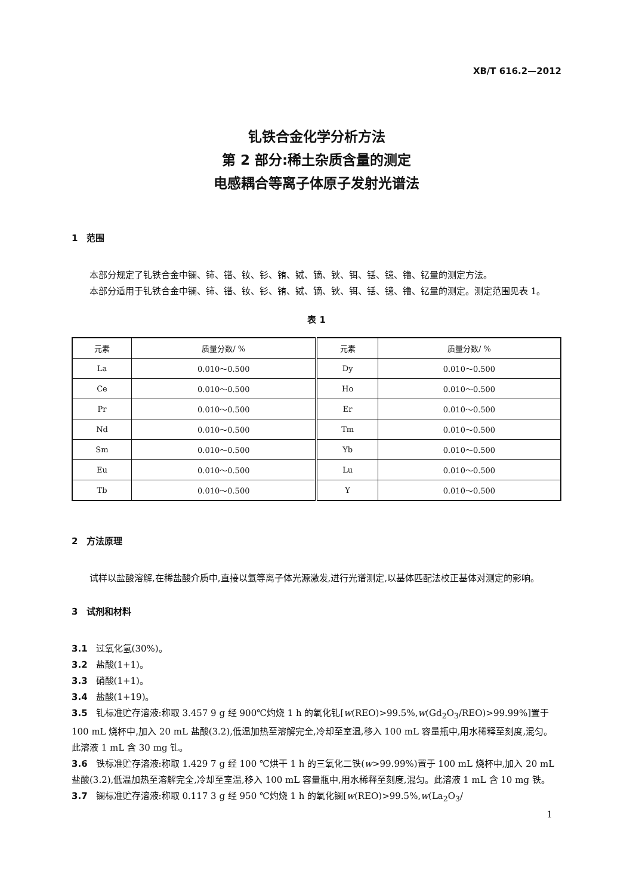XB/T 616.2—2012
钆铁合金化学分析方法
第 2 部分:稀土杂质含量的测定
电感耦合等离子体原子发射光谱法
1　范围
本部分规定了钆铁合金中镧、铈、镨、钕、钐、铕、铽、镝、钬、铒、铥、镱、镥、钇量的测定方法。
本部分适用于钆铁合金中镧、铈、镨、钕、钐、铕、铽、镝、钬、铒、铥、镱、镥、钇量的测定。测定范围见表 1。
表 1
| 元素 | 质量分数/ % | 元素 | 质量分数/ % |
| --- | --- | --- | --- |
| La | 0.010～0.500 | Dy | 0.010～0.500 |
| Ce | 0.010～0.500 | Ho | 0.010～0.500 |
| Pr | 0.010～0.500 | Er | 0.010～0.500 |
| Nd | 0.010～0.500 | Tm | 0.010～0.500 |
| Sm | 0.010～0.500 | Yb | 0.010～0.500 |
| Eu | 0.010～0.500 | Lu | 0.010～0.500 |
| Tb | 0.010～0.500 | Y | 0.010～0.500 |
2　方法原理
试样以盐酸溶解,在稀盐酸介质中,直接以氩等离子体光源激发,进行光谱测定,以基体匹配法校正基体对测定的影响。
3　试剂和材料
3.1 过氧化氢(30%)。
3.2 盐酸(1+1)。
3.3 硝酸(1+1)。
3.4 盐酸(1+19)。
3.5 钆标准贮存溶液:称取 3.457 9 g 经 900℃灼烧 1 h 的氧化钆[w(REO)>99.5%,w(Gd<sub>2</sub>O<sub>3</sub>/REO)>99.99%]置于 100 mL 烧杯中,加入 20 mL 盐酸(3.2),低温加热至溶解完全,冷却至室温,移入 100 mL 容量瓶中,用水稀释至刻度,混匀。此溶液 1 mL 含 30 mg 钆。
3.6 铁标准贮存溶液:称取 1.429 7 g 经 100 ℃烘干 1 h 的三氧化二铁(w>99.99%)置于 100 mL 烧杯中,加入 20 mL 盐酸(3.2),低温加热至溶解完全,冷却至室温,移入 100 mL 容量瓶中,用水稀释至刻度,混匀。此溶液 1 mL 含 10 mg 铁。
3.7 镧标准贮存溶液:称取 0.117 3 g 经 950 ℃灼烧 1 h 的氧化镧[w(REO)>99.5%,w(La<sub>2</sub>O<sub>3</sub>/
1